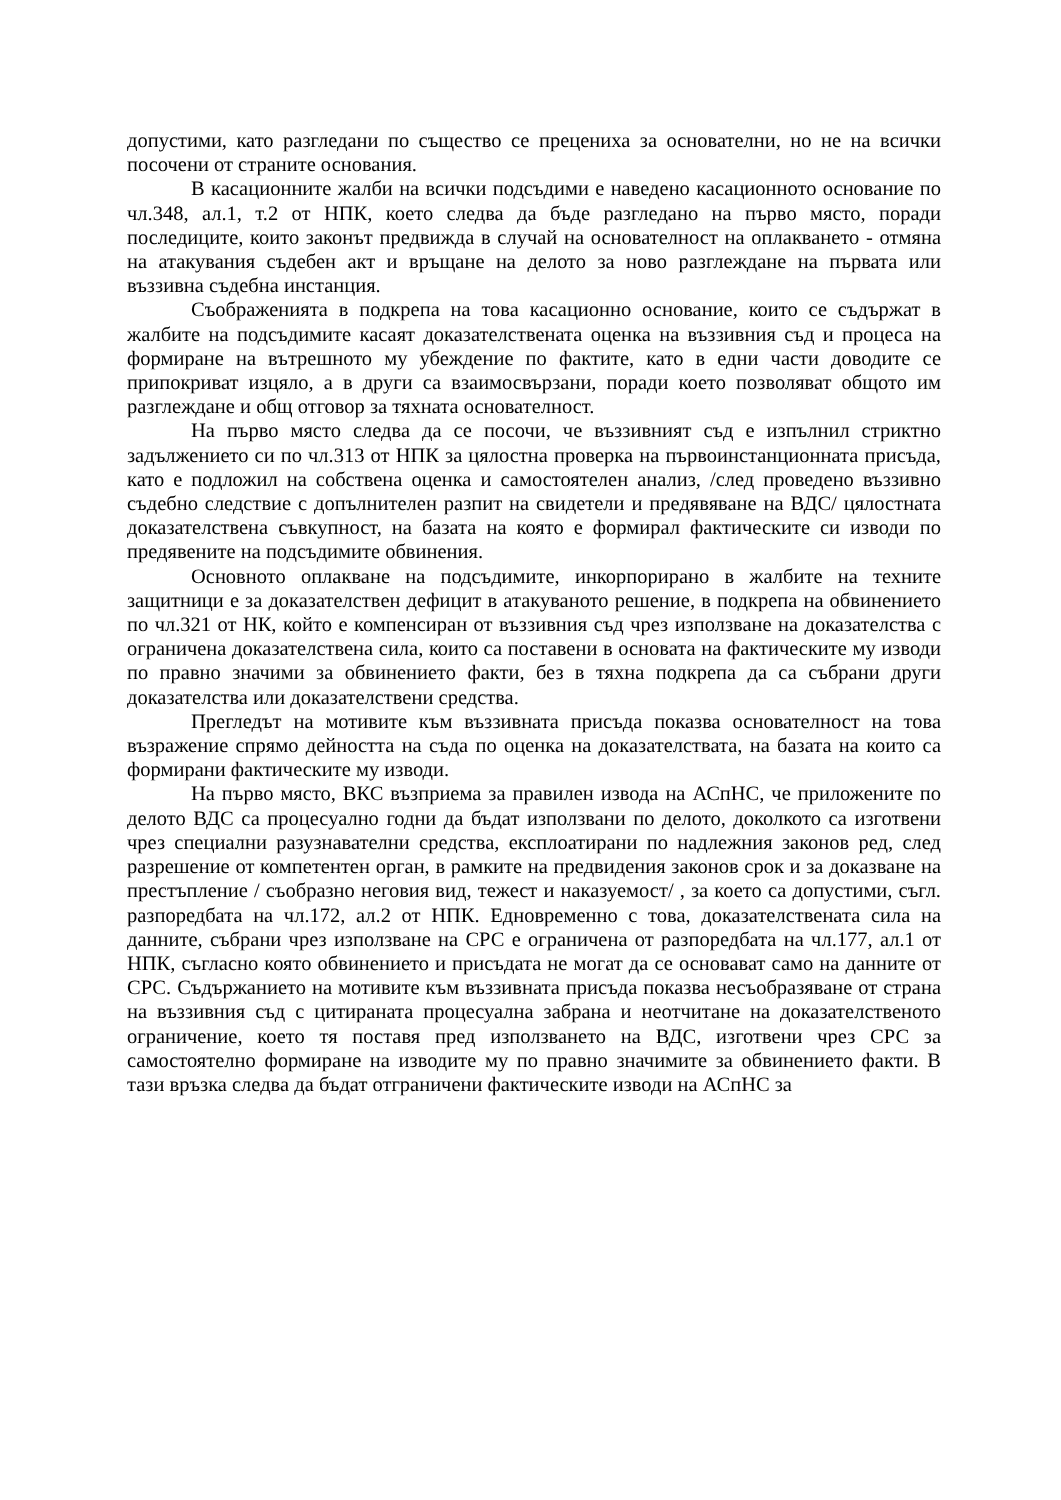допустими, като разгледани по същество се прецениха за основателни, но не на всички посочени от страните основания.
В касационните жалби на всички подсъдими е наведено касационното основание по чл.348, ал.1, т.2 от НПК, което следва да бъде разгледано на първо място, поради последиците, които законът предвижда в случай на основателност на оплакването - отмяна на атакувания съдебен акт и връщане на делото за ново разглеждане на първата или въззивна съдебна инстанция.
Съображенията в подкрепа на това касационно основание, които се съдържат в жалбите на подсъдимите касаят доказателствената оценка на въззивния съд и процеса на формиране на вътрешното му убеждение по фактите, като в едни части доводите се припокриват изцяло, а в други са взаимосвързани, поради което позволяват общото им разглеждане и общ отговор за тяхната основателност.
На първо място следва да се посочи, че въззивният съд е изпълнил стриктно задължението си по чл.313 от НПК за цялостна проверка на първоинстанционната присъда, като е подложил на собствена оценка и самостоятелен анализ, /след проведено въззивно съдебно следствие с допълнителен разпит на свидетели и предявяване на ВДС/ цялостната доказателствена съвкупност, на базата на която е формирал фактическите си изводи по предявените на подсъдимите обвинения.
Основното оплакване на подсъдимите, инкорпорирано в жалбите на техните защитници е за доказателствен дефицит в атакуваното решение, в подкрепа на обвинението по чл.321 от НК, който е компенсиран от въззивния съд чрез използване на доказателства с ограничена доказателствена сила, които са поставени в основата на фактическите му изводи по правно значими за обвинението факти, без в тяхна подкрепа да са събрани други доказателства или доказателствени средства.
Прегледът на мотивите към въззивната присъда показва основателност на това възражение спрямо дейността на съда по оценка на доказателствата, на базата на които са формирани фактическите му изводи.
На първо място, ВКС възприема за правилен извода на АСпНС, че приложените по делото ВДС са процесуално годни да бъдат използвани по делото, доколкото са изготвени чрез специални разузнавателни средства, експлоатирани по надлежния законов ред, след разрешение от компетентен орган, в рамките на предвидения законов срок и за доказване на престъпление / съобразно неговия вид, тежест и наказуемост/ , за което са допустими, съгл. разпоредбата на чл.172, ал.2 от НПК. Едновременно с това, доказателствената сила на данните, събрани чрез използване на СРС е ограничена от разпоредбата на чл.177, ал.1 от НПК, съгласно която обвинението и присъдата не могат да се основават само на данните от СРС. Съдържанието на мотивите към въззивната присъда показва несъобразяване от страна на въззивния съд с цитираната процесуална забрана и неотчитане на доказателственото ограничение, което тя поставя пред използването на ВДС, изготвени чрез СРС за самостоятелно формиране на изводите му по правно значимите за обвинението факти. В тази връзка следва да бъдат отграничени фактическите изводи на АСпНС за